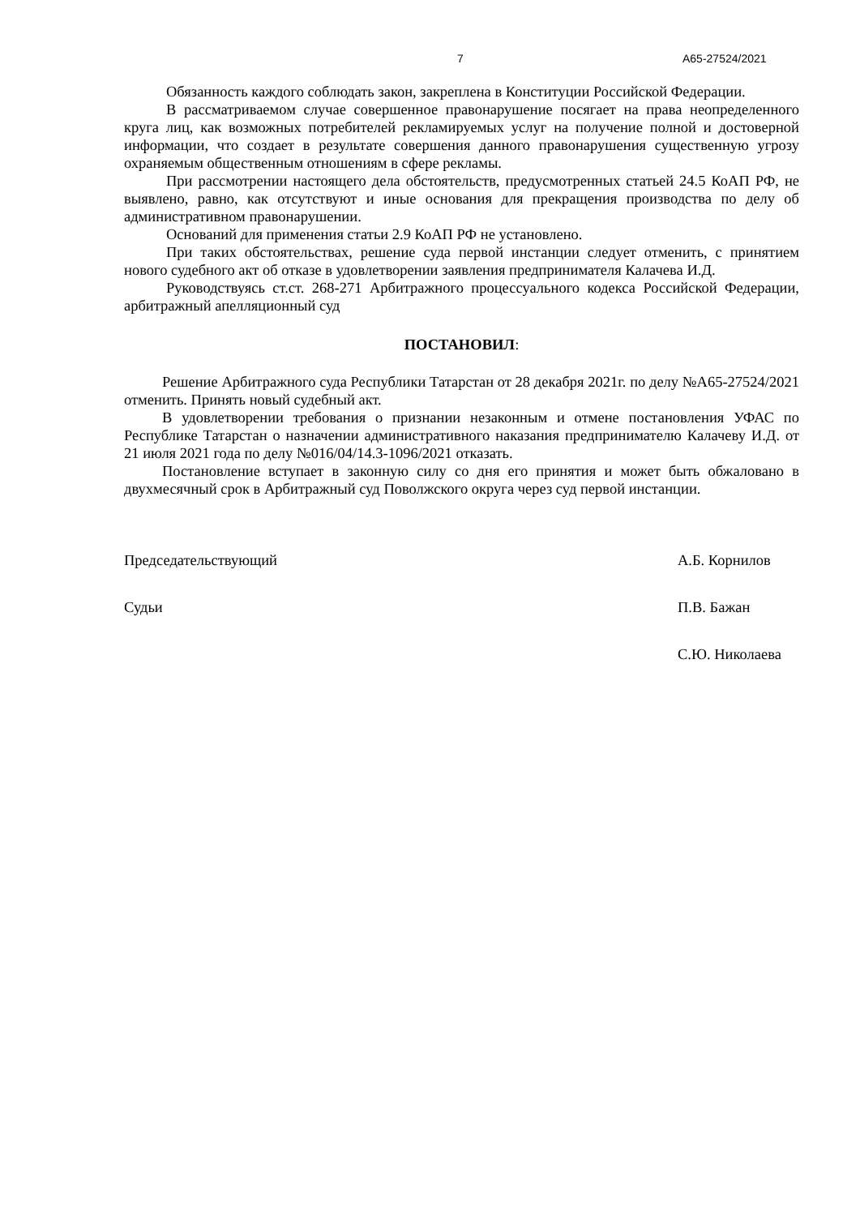7 А65-27524/2021
Обязанность каждого соблюдать закон, закреплена в Конституции Российской Федерации.
В рассматриваемом случае совершенное правонарушение посягает на права неопределенного круга лиц, как возможных потребителей рекламируемых услуг на получение полной и достоверной информации, что создает в результате совершения данного правонарушения существенную угрозу охраняемым общественным отношениям в сфере рекламы.
При рассмотрении настоящего дела обстоятельств, предусмотренных статьей 24.5 КоАП РФ, не выявлено, равно, как отсутствуют и иные основания для прекращения производства по делу об административном правонарушении.
Оснований для применения статьи 2.9 КоАП РФ не установлено.
При таких обстоятельствах, решение суда первой инстанции следует отменить, с принятием нового судебного акт об отказе в удовлетворении заявления предпринимателя Калачева И.Д.
Руководствуясь ст.ст. 268-271 Арбитражного процессуального кодекса Российской Федерации, арбитражный апелляционный суд
ПОСТАНОВИЛ:
Решение Арбитражного суда Республики Татарстан от 28 декабря 2021г. по делу №А65-27524/2021 отменить. Принять новый судебный акт.
В удовлетворении требования о признании незаконным и отмене постановления УФАС по Республике Татарстан о назначении административного наказания предпринимателю Калачеву И.Д. от 21 июля 2021 года по делу №016/04/14.3-1096/2021 отказать.
Постановление вступает в законную силу со дня его принятия и может быть обжаловано в двухмесячный срок в Арбитражный суд Поволжского округа через суд первой инстанции.
Председательствующий А.Б. Корнилов
Судьи П.В. Бажан
С.Ю. Николаева